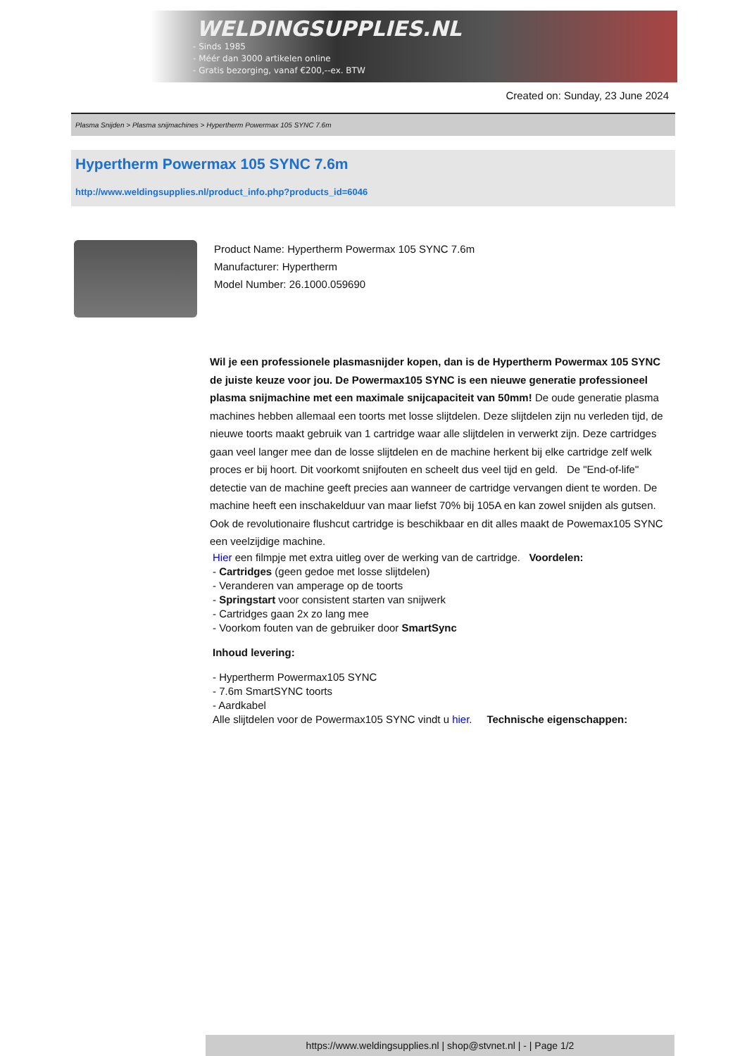WELDINGSUPPLIES.NL
- Sinds 1985
- Méér dan 3000 artikelen online
- Gratis bezorging, vanaf €200,--ex. BTW
Created on: Sunday, 23 June 2024
Plasma Snijden > Plasma snijmachines > Hypertherm Powermax 105 SYNC 7.6m
Hypertherm Powermax 105 SYNC 7.6m
http://www.weldingsupplies.nl/product_info.php?products_id=6046
Product Name: Hypertherm Powermax 105 SYNC 7.6m
Manufacturer: Hypertherm
Model Number: 26.1000.059690
Wil je een professionele plasmasnijder kopen, dan is de Hypertherm Powermax 105 SYNC de juiste keuze voor jou. De Powermax105 SYNC is een nieuwe generatie professioneel plasma snijmachine met een maximale snijcapaciteit van 50mm! De oude generatie plasma machines hebben allemaal een toorts met losse slijtdelen. Deze slijtdelen zijn nu verleden tijd, de nieuwe toorts maakt gebruik van 1 cartridge waar alle slijtdelen in verwerkt zijn. Deze cartridges gaan veel langer mee dan de losse slijtdelen en de machine herkent bij elke cartridge zelf welk proces er bij hoort. Dit voorkomt snijfouten en scheelt dus veel tijd en geld. De "End-of-life" detectie van de machine geeft precies aan wanneer de cartridge vervangen dient te worden. De machine heeft een inschakelduur van maar liefst 70% bij 105A en kan zowel snijden als gutsen. Ook de revolutionaire flushcut cartridge is beschikbaar en dit alles maakt de Powemax105 SYNC een veelzijdige machine.
Hier een filmpje met extra uitleg over de werking van de cartridge. Voordelen:
- Cartridges (geen gedoe met losse slijtdelen)
- Veranderen van amperage op de toorts
- Springstart voor consistent starten van snijwerk
- Cartridges gaan 2x zo lang mee
- Voorkom fouten van de gebruiker door SmartSync
Inhoud levering:
- Hypertherm Powermax105 SYNC
- 7.6m SmartSYNC toorts
- Aardkabel
Alle slijtdelen voor de Powermax105 SYNC vindt u hier. Technische eigenschappen:
https://www.weldingsupplies.nl | shop@stvnet.nl | - | Page 1/2